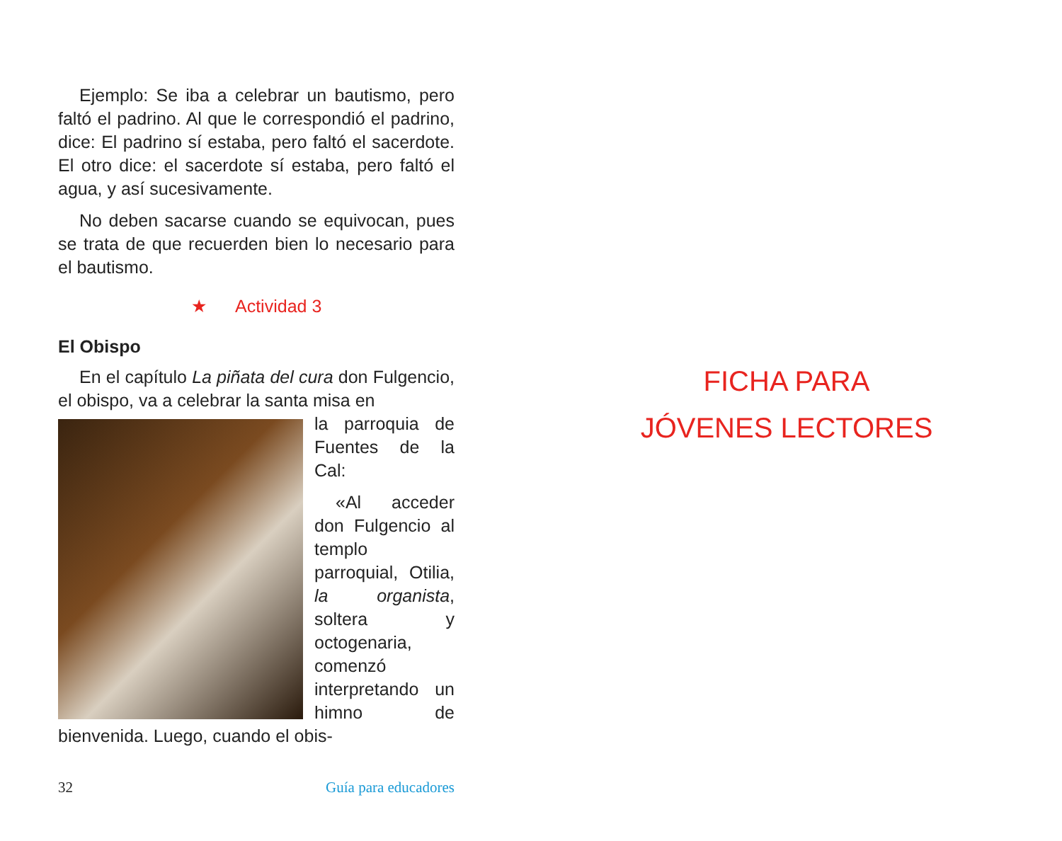Ejemplo: Se iba a celebrar un bautismo, pero faltó el padrino. Al que le correspondió el padrino, dice: El padrino sí estaba, pero faltó el sacerdote. El otro dice: el sacerdote sí estaba, pero faltó el agua, y así sucesivamente.
No deben sacarse cuando se equivocan, pues se trata de que recuerden bien lo necesario para el bautismo.
★ Actividad 3
El Obispo
En el capítulo La piñata del cura don Fulgencio, el obispo, va a celebrar la santa misa en
la parroquia de Fuentes de la Cal:
«Al acceder don Fulgencio al templo parroquial, Otilia, la organista, soltera y octogenaria, comenzó interpretando un himno de bienvenida. Luego, cuando el obis-
32 Guía para educadores
FICHA PARA
JÓVENES LECTORES